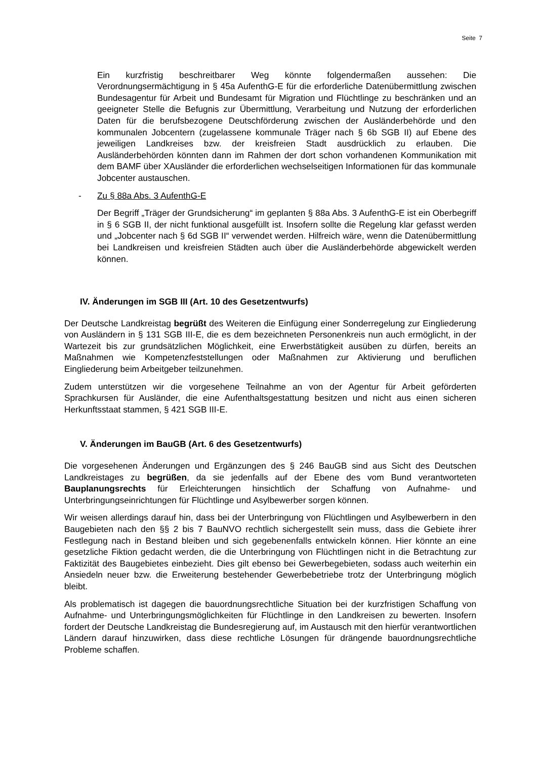Seite 7
Ein kurzfristig beschreitbarer Weg könnte folgendermaßen aussehen: Die Verordnungsermächtigung in § 45a AufenthG-E für die erforderliche Datenübermittlung zwischen Bundesagentur für Arbeit und Bundesamt für Migration und Flüchtlinge zu beschränken und an geeigneter Stelle die Befugnis zur Übermittlung, Verarbeitung und Nutzung der erforderlichen Daten für die berufsbezogene Deutschförderung zwischen der Ausländerbehörde und den kommunalen Jobcentern (zugelassene kommunale Träger nach § 6b SGB II) auf Ebene des jeweiligen Landkreises bzw. der kreisfreien Stadt ausdrücklich zu erlauben. Die Ausländerbehörden könnten dann im Rahmen der dort schon vorhandenen Kommunikation mit dem BAMF über XAusländer die erforderlichen wechselseitigen Informationen für das kommunale Jobcenter austauschen.
- Zu § 88a Abs. 3 AufenthG-E
Der Begriff „Träger der Grundsicherung“ im geplanten § 88a Abs. 3 AufenthG-E ist ein Oberbegriff in § 6 SGB II, der nicht funktional ausgefüllt ist. Insofern sollte die Regelung klar gefasst werden und „Jobcenter nach § 6d SGB II“ verwendet werden. Hilfreich wäre, wenn die Datenübermittlung bei Landkreisen und kreisfreien Städten auch über die Ausländerbehörde abgewickelt werden können.
IV. Änderungen im SGB III (Art. 10 des Gesetzentwurfs)
Der Deutsche Landkreistag begrüßt des Weiteren die Einfügung einer Sonderregelung zur Eingliederung von Ausländern in § 131 SGB III-E, die es dem bezeichneten Personenkreis nun auch ermöglicht, in der Wartezeit bis zur grundsätzlichen Möglichkeit, eine Erwerbstätigkeit ausüben zu dürfen, bereits an Maßnahmen wie Kompetenzfeststellungen oder Maßnahmen zur Aktivierung und beruflichen Eingliederung beim Arbeitgeber teilzunehmen.
Zudem unterstützen wir die vorgesehene Teilnahme an von der Agentur für Arbeit geförderten Sprachkursen für Ausländer, die eine Aufenthaltsgestattung besitzen und nicht aus einen sicheren Herkunftsstaat stammen, § 421 SGB III-E.
V. Änderungen im BauGB (Art. 6 des Gesetzentwurfs)
Die vorgesehenen Änderungen und Ergänzungen des § 246 BauGB sind aus Sicht des Deutschen Landkreistages zu begrüßen, da sie jedenfalls auf der Ebene des vom Bund verantworteten Bauplanungsrechts für Erleichterungen hinsichtlich der Schaffung von Aufnahme- und Unterbringungseinrichtungen für Flüchtlinge und Asylbewerber sorgen können.
Wir weisen allerdings darauf hin, dass bei der Unterbringung von Flüchtlingen und Asylbewerbern in den Baugebieten nach den §§ 2 bis 7 BauNVO rechtlich sichergestellt sein muss, dass die Gebiete ihrer Festlegung nach in Bestand bleiben und sich gegebenenfalls entwickeln können. Hier könnte an eine gesetzliche Fiktion gedacht werden, die die Unterbringung von Flüchtlingen nicht in die Betrachtung zur Faktizität des Baugebietes einbezieht. Dies gilt ebenso bei Gewerbegebieten, sodass auch weiterhin ein Ansiedeln neuer bzw. die Erweiterung bestehender Gewerbebetriebe trotz der Unterbringung möglich bleibt.
Als problematisch ist dagegen die bauordnungsrechtliche Situation bei der kurzfristigen Schaffung von Aufnahme- und Unterbringungsmöglichkeiten für Flüchtlinge in den Landkreisen zu bewerten. Insofern fordert der Deutsche Landkreistag die Bundesregierung auf, im Austausch mit den hierfür verantwortlichen Ländern darauf hinzuwirken, dass diese rechtliche Lösungen für drängende bauordnungsrechtliche Probleme schaffen.